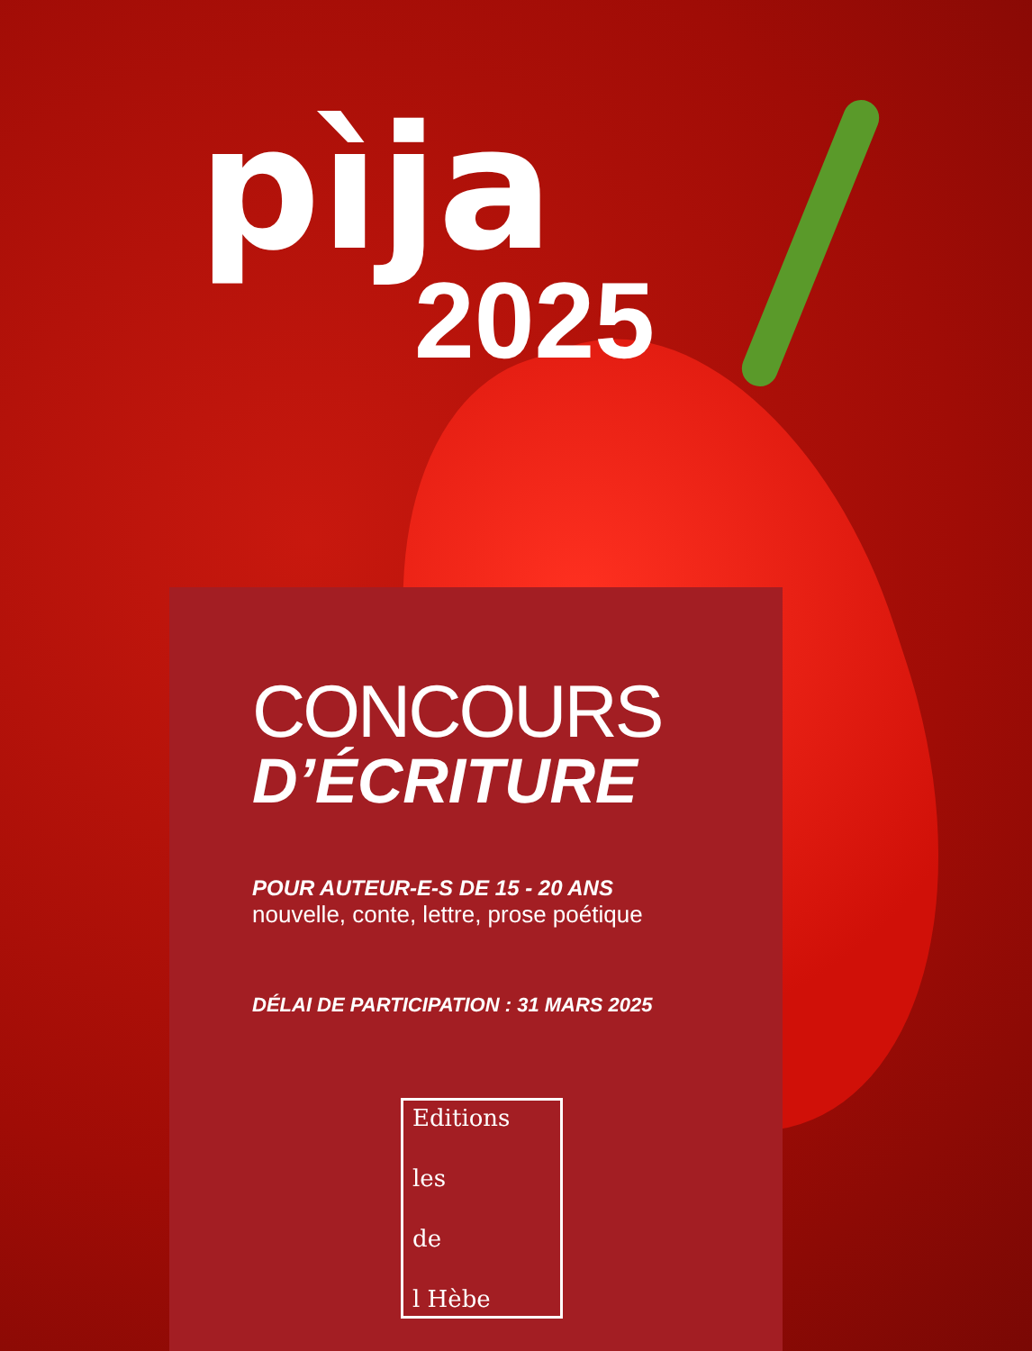pìja
2025
CONCOURS
D’ÉCRITURE
POUR AUTEUR-E-S DE 15 - 20 ANS
nouvelle, conte, lettre, prose poétique
DÉLAI DE PARTICIPATION : 31 MARS 2025
Editions
les
de
l Hèbe